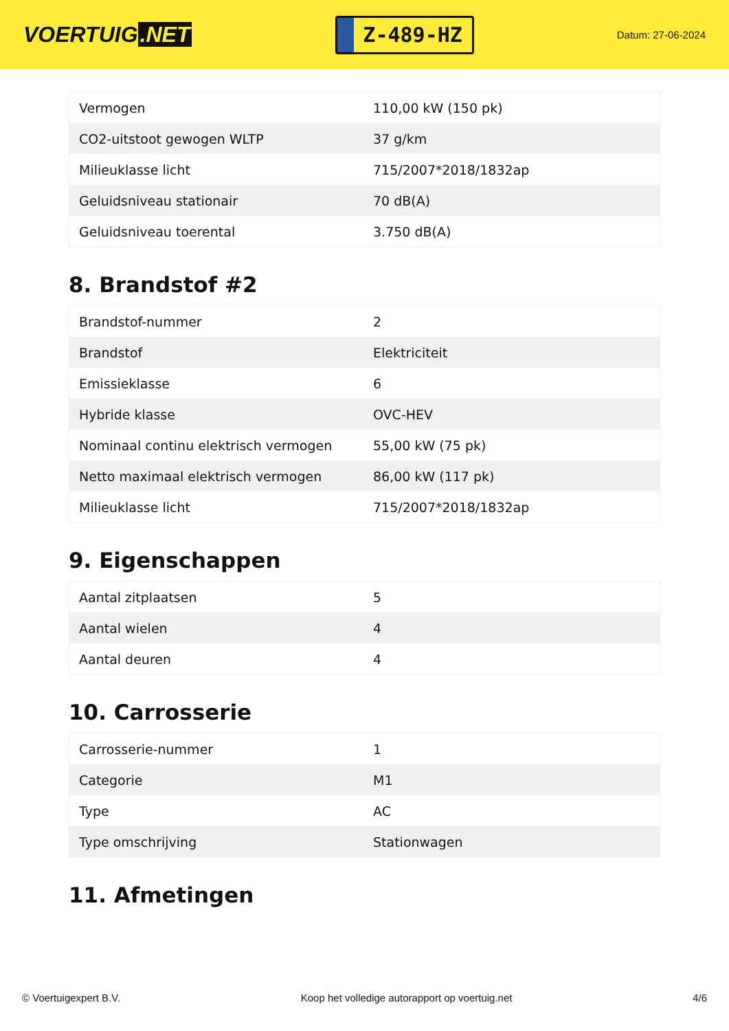VOERTUIG.NET
Z-489-HZ
Datum: 27-06-2024
| Vermogen | 110,00 kW (150 pk) |
| CO2-uitstoot gewogen WLTP | 37 g/km |
| Milieuklasse licht | 715/2007*2018/1832ap |
| Geluidsniveau stationair | 70 dB(A) |
| Geluidsniveau toerental | 3.750 dB(A) |
8. Brandstof #2
| Brandstof-nummer | 2 |
| Brandstof | Elektriciteit |
| Emissieklasse | 6 |
| Hybride klasse | OVC-HEV |
| Nominaal continu elektrisch vermogen | 55,00 kW (75 pk) |
| Netto maximaal elektrisch vermogen | 86,00 kW (117 pk) |
| Milieuklasse licht | 715/2007*2018/1832ap |
9. Eigenschappen
| Aantal zitplaatsen | 5 |
| Aantal wielen | 4 |
| Aantal deuren | 4 |
10. Carrosserie
| Carrosserie-nummer | 1 |
| Categorie | M1 |
| Type | AC |
| Type omschrijving | Stationwagen |
11. Afmetingen
© Voertuigexpert B.V. Koop het volledige autorapport op voertuig.net 4/6